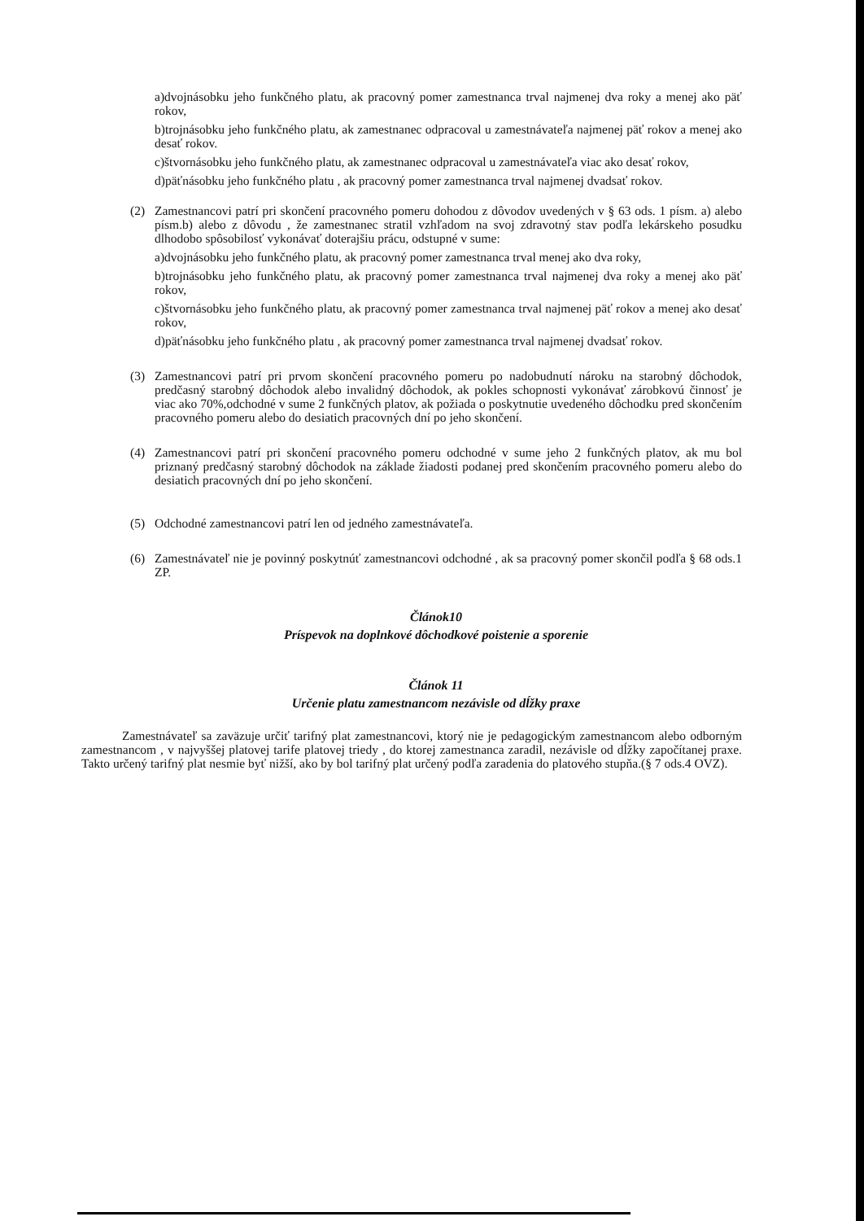a)dvojnásobku jeho funkčného platu, ak pracovný pomer zamestnanca trval najmenej dva roky a menej ako päť rokov,
b)trojnásobku jeho funkčného platu, ak zamestnanec odpracoval u zamestnávateľa najmenej päť rokov a menej ako desať rokov.
c)štvornásobku jeho funkčného platu, ak zamestnanec odpracoval u zamestnávateľa viac ako desať rokov,
d)päťnásobku jeho funkčného platu , ak pracovný pomer zamestnanca trval najmenej dvadsať rokov.
(2) Zamestnancovi patrí pri skončení pracovného pomeru dohodou z dôvodov uvedených v § 63 ods. 1 písm. a) alebo písm.b) alebo z dôvodu , že zamestnanec stratil vzhľadom na svoj zdravotný stav podľa lekárskeho posudku dlhodobo spôsobilosť vykonávať doterajšiu prácu, odstupné v sume:
a)dvojnásobku jeho funkčného platu, ak pracovný pomer zamestnanca trval menej ako dva roky,
b)trojnásobku jeho funkčného platu, ak pracovný pomer zamestnanca trval najmenej dva roky a menej ako päť rokov,
c)štvornásobku jeho funkčného platu, ak pracovný pomer zamestnanca trval najmenej päť rokov a menej ako desať rokov,
d)päťnásobku jeho funkčného platu , ak pracovný pomer zamestnanca trval najmenej dvadsať rokov.
(3) Zamestnancovi patrí pri prvom skončení pracovného pomeru po nadobudnutí nároku na starobný dôchodok, predčasný starobný dôchodok alebo invalidný dôchodok, ak pokles schopnosti vykonávať zárobkovú činnosť je viac ako 70%,odchodné v sume 2 funkčných platov, ak požiada o poskytnutie uvedeného dôchodku pred skončením pracovného pomeru alebo do desiatich pracovných dní po jeho skončení.
(4) Zamestnancovi patrí pri skončení pracovného pomeru odchodné v sume jeho 2 funkčných platov, ak mu bol priznaný predčasný starobný dôchodok na základe žiadosti podanej pred skončením pracovného pomeru alebo do desiatich pracovných dní po jeho skončení.
(5) Odchodné zamestnancovi patrí len od jedného zamestnávateľa.
(6) Zamestnávateľ nie je povinný poskytnúť zamestnancovi odchodné , ak sa pracovný pomer skončil podľa § 68 ods.1 ZP.
Článok10
Príspevok na doplnkové dôchodkové poistenie a sporenie
Článok 11
Určenie platu zamestnancom nezávisle od dĺžky praxe
Zamestnávateľ sa zaväzuje určiť tarifný plat zamestnancovi, ktorý nie je pedagogickým zamestnancom alebo odborným zamestnancom , v najvyššej platovej tarife platovej triedy , do ktorej zamestnanca zaradil, nezávisle od dĺžky započítanej praxe. Takto určený tarifný plat nesmie byť nižší, ako by bol tarifný plat určený podľa zaradenia do platového stupňa.(§ 7 ods.4 OVZ).